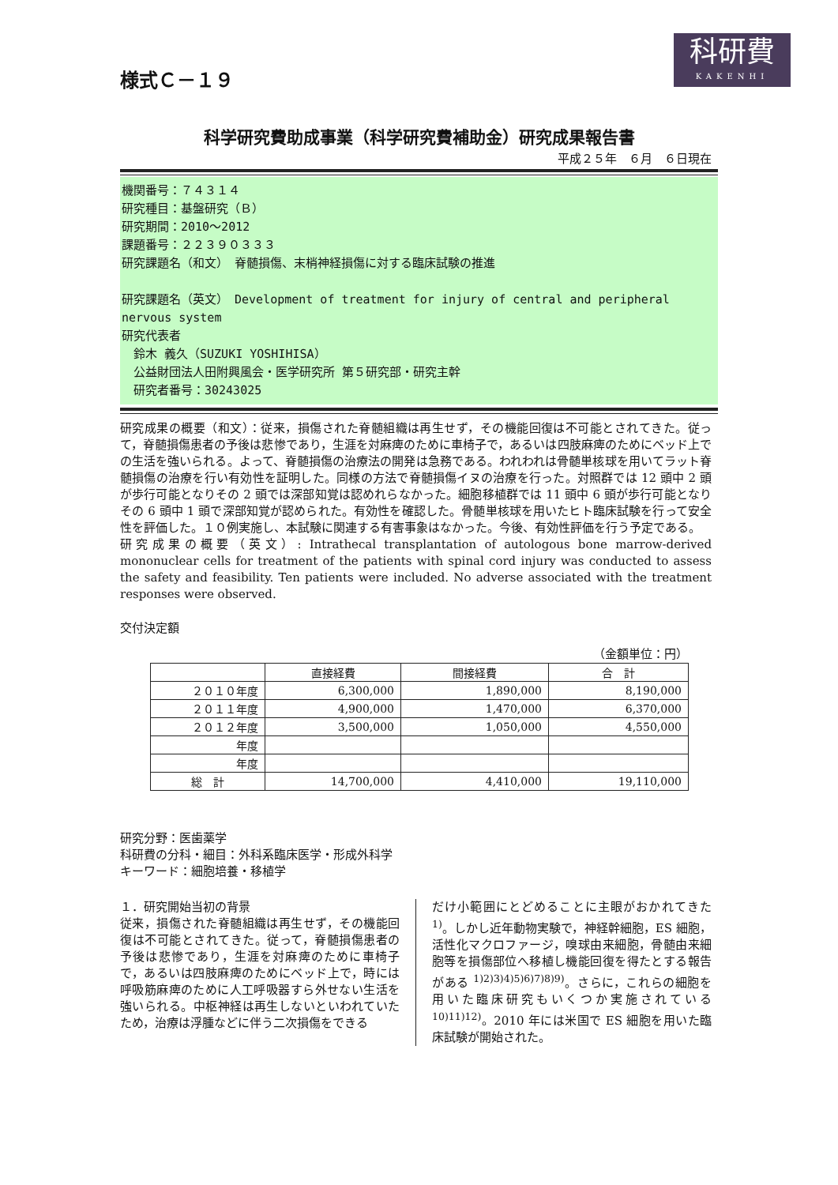様式Ｃ－１９
科研費
KAKENHI
科学研究費助成事業（科学研究費補助金）研究成果報告書
平成２５年　６月　６日現在
機関番号：７４３１４
研究種目：基盤研究（Ｂ）
研究期間：2010～2012
課題番号：２２３９０３３３
研究課題名（和文）　脊髄損傷、末梢神経損傷に対する臨床試験の推進
研究課題名（英文）　Development of treatment for injury of central and peripheral nervous system
研究代表者
　鈴木 義久（SUZUKI YOSHIHISA）
　公益財団法人田附興風会・医学研究所 第５研究部・研究主幹
　研究者番号：30243025
研究成果の概要（和文）：従来，損傷された脊髄組織は再生せず，その機能回復は不可能とされてきた。従って，脊髄損傷患者の予後は悲惨であり，生涯を対麻痺のために車椅子で，あるいは四肢麻痺のためにベッド上での生活を強いられる。よって、脊髄損傷の治療法の開発は急務である。われわれは骨髄単核球を用いてラット脊髄損傷の治療を行い有効性を証明した。同様の方法で脊髄損傷イヌの治療を行った。対照群では 12 頭中 2 頭が歩行可能となりその 2 頭では深部知覚は認めれらなかった。細胞移植群では 11 頭中 6 頭が歩行可能となりその 6 頭中 1 頭で深部知覚が認められた。有効性を確認した。骨髄単核球を用いたヒト臨床試験を行って安全性を評価した。１０例実施し、本試験に関連する有害事象はなかった。今後、有効性評価を行う予定である。
研究成果の概要（英文）: Intrathecal transplantation of autologous bone marrow-derived mononuclear cells for treatment of the patients with spinal cord injury was conducted to assess the safety and feasibility. Ten patients were included. No adverse associated with the treatment responses were observed.
交付決定額
（金額単位：円）
| | 直接経費 | 間接経費 | 合 計 |
| --- | --- | --- | --- |
| ２０１０年度 | 6,300,000 | 1,890,000 | 8,190,000 |
| ２０１１年度 | 4,900,000 | 1,470,000 | 6,370,000 |
| ２０１２年度 | 3,500,000 | 1,050,000 | 4,550,000 |
| 年度 | | | |
| 年度 | | | |
| 総 計 | 14,700,000 | 4,410,000 | 19,110,000 |
研究分野：医歯薬学
科研費の分科・細目：外科系臨床医学・形成外科学
キーワード：細胞培養・移植学
１．研究開始当初の背景
従来，損傷された脊髄組織は再生せず，その機能回復は不可能とされてきた。従って，脊髄損傷患者の予後は悲惨であり，生涯を対麻痺のために車椅子で，あるいは四肢麻痺のためにベッド上で，時には呼吸筋麻痺のために人工呼吸器すら外せない生活を強いられる。中枢神経は再生しないといわれていたため，治療は浮腫などに伴う二次損傷をできる
だけ小範囲にとどめることに主眼がおかれてきた <sup>1)</sup>。しかし近年動物実験で，神経幹細胞，ES 細胞，活性化マクロファージ，嗅球由来細胞，骨髄由来細胞等を損傷部位へ移植し機能回復を得たとする報告がある <sup>1)2)3)4)5)6)7)8)9)</sup>。さらに，これらの細胞を用いた臨床研究もいくつか実施されている <sup>10)11)12)</sup>。2010 年には米国で ES 細胞を用いた臨床試験が開始された。